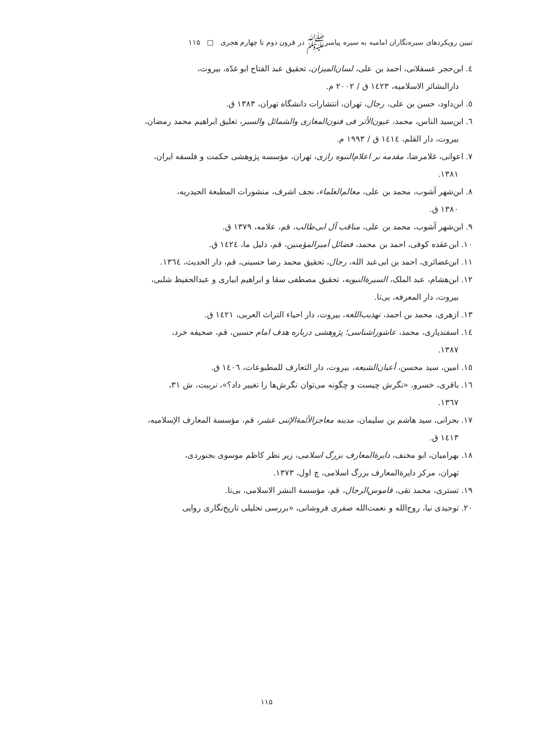تبیین رویکردهای سیره‌نگاران امامیه به سیره پیامبرﷺ در قرون دوم تا چهارم هجری □ ۱۱۵
٤. ابن‌حجر عسقلانی، احمد بن علی، لسان‌المیزان، تحقیق عبد الفتاح ابو غدّه، بیروت،
دارالبشائر الاسلامیه، ١٤٢٣ ق / ٢٠٠٢ م.
٥. ابن‌داود، حسن بن علی، رجال، تهران، انتشارات دانشگاه تهران، ١٣٨٣ ق.
٦. ابن‌سید الناس، محمد، عیون‌الأثر فی فنون‌المغازی والشمائل والسیر، تعلیق ابراهیم محمد رمضان،
بیروت، دار القلم، ١٤١٤ ق / ١٩٩٣ م.
٧. اعوانی، غلامرضا، مقدمه بر اعلام‌النبوه رازی، تهران، مؤسسه پژوهشی حکمت و فلسفه ایران،
١٣٨١.
٨. ابن‌شهر آشوب، محمد بن علی، معالم‌العلماء، نجف اشرف، منشورات المطبعة الحیدریه،
١٣٨٠ ق.
٩. ابن‌شهر آشوب، محمد بن علی، مناقب آل ابی‌طالب، قم، علامه، ١٣٧٩ ق.
١٠. ابن‌عقده کوفی، احمد بن محمد، فضائل أمیرالمؤمنین، قم، دلیل ما، ١٤٢٤ ق.
١١. ابن‌غضائری، احمد بن ابی‌عبد الله، رجال، تحقیق محمد رضا حسینی، قم، دار الحدیث، ١٣٦٤.
١٢. ابن‌هشام، عبد الملک، السیرة‌النبویه، تحقیق مصطفی سقا و ابراهیم ابیاری و عبدالحفیظ شلبی،
بیروت، دار المعرفه، بی‌تا.
١٣. ازهری، محمد بن احمد، تهذیب‌اللغه، بیروت، دار احیاء التراث العربی، ١٤٢١ ق.
١٤. اسفندیاری، محمد، عاشوراشناسی؛ پژوهشی درباره هدف امام حسین، قم، صحیفه خرد،
١٣٨٧.
١٥. امین، سید محسن، أعیان‌الشیعه، بیروت، دار التعارف للمطبوعات، ١٤٠٦ ق.
١٦. باقری، خسرو، «نگرش چیست و چگونه می‌توان نگرش‌ها را تغییر داد؟»، تربیت، ش ٣١،
١٣٦٧.
١٧. بحرانی، سید هاشم بن سلیمان، مدینه معاجزالأئمة‌الإثنی عشر، قم، مؤسسة المعارف الإسلامیه،
١٤١٣ ق.
١٨. بهرامیان، ابو مخنف، دایرة‌المعارف بزرگ اسلامی، زیر نظر کاظم موسوی بجنوردی،
تهران، مرکز دایرةالمعارف بزرگ اسلامی، چ اول، ١٣٧٣.
١٩. تستری، محمد تقی، قاموس‌الرجال، قم، مؤسسة النشر الاسلامی، بی‌تا.
٢٠. توحیدی نیا، روح‌الله و نعمت‌الله صفری فروشانی، «بررسی تحلیلی تاریخ‌نگاری روایی
۱۱۵